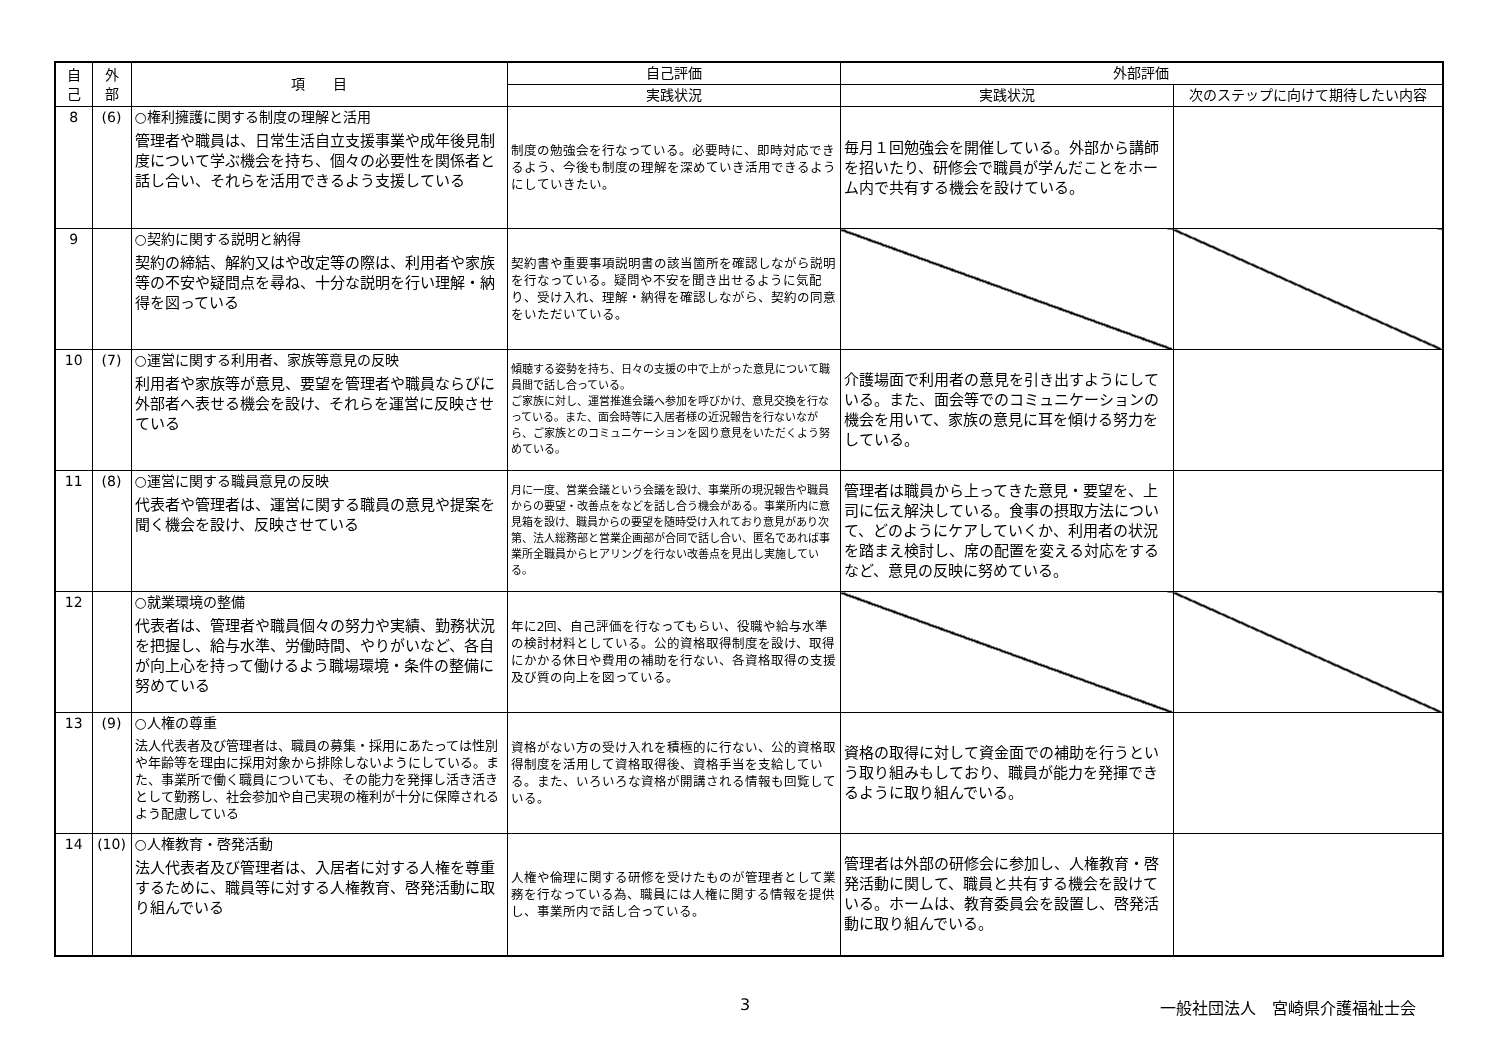| 自 己 | 外 部 | 項 目 | 自己評価 | 外部評価 | |
| --- | --- | --- | --- | --- | --- |
| | | | 実践状況 | 実践状況 | 次のステップに向けて期待したい内容 |
| 8 | (6) | ○権利擁護に関する制度の理解と活用 管理者や職員は、日常生活自立支援事業や成年後見制度について学ぶ機会を持ち、個々の必要性を関係者と話し合い、それらを活用できるよう支援している | 制度の勉強会を行なっている。必要時に、即時対応できるよう、今後も制度の理解を深めていき活用できるようにしていきたい。 | 毎月１回勉強会を開催している。外部から講師を招いたり、研修会で職員が学んだことをホーム内で共有する機会を設けている。 | |
| 9 | | ○契約に関する説明と納得 契約の締結、解約又はや改定等の際は、利用者や家族等の不安や疑問点を尋ね、十分な説明を行い理解・納得を図っている | 契約書や重要事項説明書の該当箇所を確認しながら説明を行なっている。疑問や不安を聞き出せるように気配り、受け入れ、理解・納得を確認しながら、契約の同意をいただいている。 | | |
| 10 | (7) | ○運営に関する利用者、家族等意見の反映 利用者や家族等が意見、要望を管理者や職員ならびに外部者へ表せる機会を設け、それらを運営に反映させている | 傾聴する姿勢を持ち、日々の支援の中で上がった意見について職員間で話し合っている。 ご家族に対し、運営推進会議へ参加を呼びかけ、意見交換を行なっている。また、面会時等に入居者様の近況報告を行ないながら、ご家族とのコミュニケーションを図り意見をいただくよう努めている。 | 介護場面で利用者の意見を引き出すようにしている。また、面会等でのコミュニケーションの機会を用いて、家族の意見に耳を傾ける努力をしている。 | |
| 11 | (8) | ○運営に関する職員意見の反映 代表者や管理者は、運営に関する職員の意見や提案を聞く機会を設け、反映させている | 月に一度、営業会議という会議を設け、事業所の現況報告や職員からの要望・改善点をなどを話し合う機会がある。事業所内に意見箱を設け、職員からの要望を随時受け入れており意見があり次第、法人総務部と営業企画部が合同で話し合い、匿名であれば事業所全職員からヒアリングを行ない改善点を見出し実施している。 | 管理者は職員から上ってきた意見・要望を、上司に伝え解決している。食事の摂取方法について、どのようにケアしていくか、利用者の状況を踏まえ検討し、席の配置を変える対応をするなど、意見の反映に努めている。 | |
| 12 | | ○就業環境の整備 代表者は、管理者や職員個々の努力や実績、勤務状況を把握し、給与水準、労働時間、やりがいなど、各自が向上心を持って働けるよう職場環境・条件の整備に努めている | 年に2回、自己評価を行なってもらい、役職や給与水準の検討材料としている。公的資格取得制度を設け、取得にかかる休日や費用の補助を行ない、各資格取得の支援及び質の向上を図っている。 | | |
| 13 | (9) | ○人権の尊重 法人代表者及び管理者は、職員の募集・採用にあたっては性別や年齢等を理由に採用対象から排除しないようにしている。また、事業所で働く職員についても、その能力を発揮し活き活きとして勤務し、社会参加や自己実現の権利が十分に保障されるよう配慮している | 資格がない方の受け入れを積極的に行ない、公的資格取得制度を活用して資格取得後、資格手当を支給している。また、いろいろな資格が開講される情報も回覧している。 | 資格の取得に対して資金面での補助を行うという取り組みもしており、職員が能力を発揮できるように取り組んでいる。 | |
| 14 | (10) | ○人権教育・啓発活動 法人代表者及び管理者は、入居者に対する人権を尊重するために、職員等に対する人権教育、啓発活動に取り組んでいる | 人権や倫理に関する研修を受けたものが管理者として業務を行なっている為、職員には人権に関する情報を提供し、事業所内で話し合っている。 | 管理者は外部の研修会に参加し、人権教育・啓発活動に関して、職員と共有する機会を設けている。ホームは、教育委員会を設置し、啓発活動に取り組んでいる。 | |
3 一般社団法人　宮崎県介護福祉士会